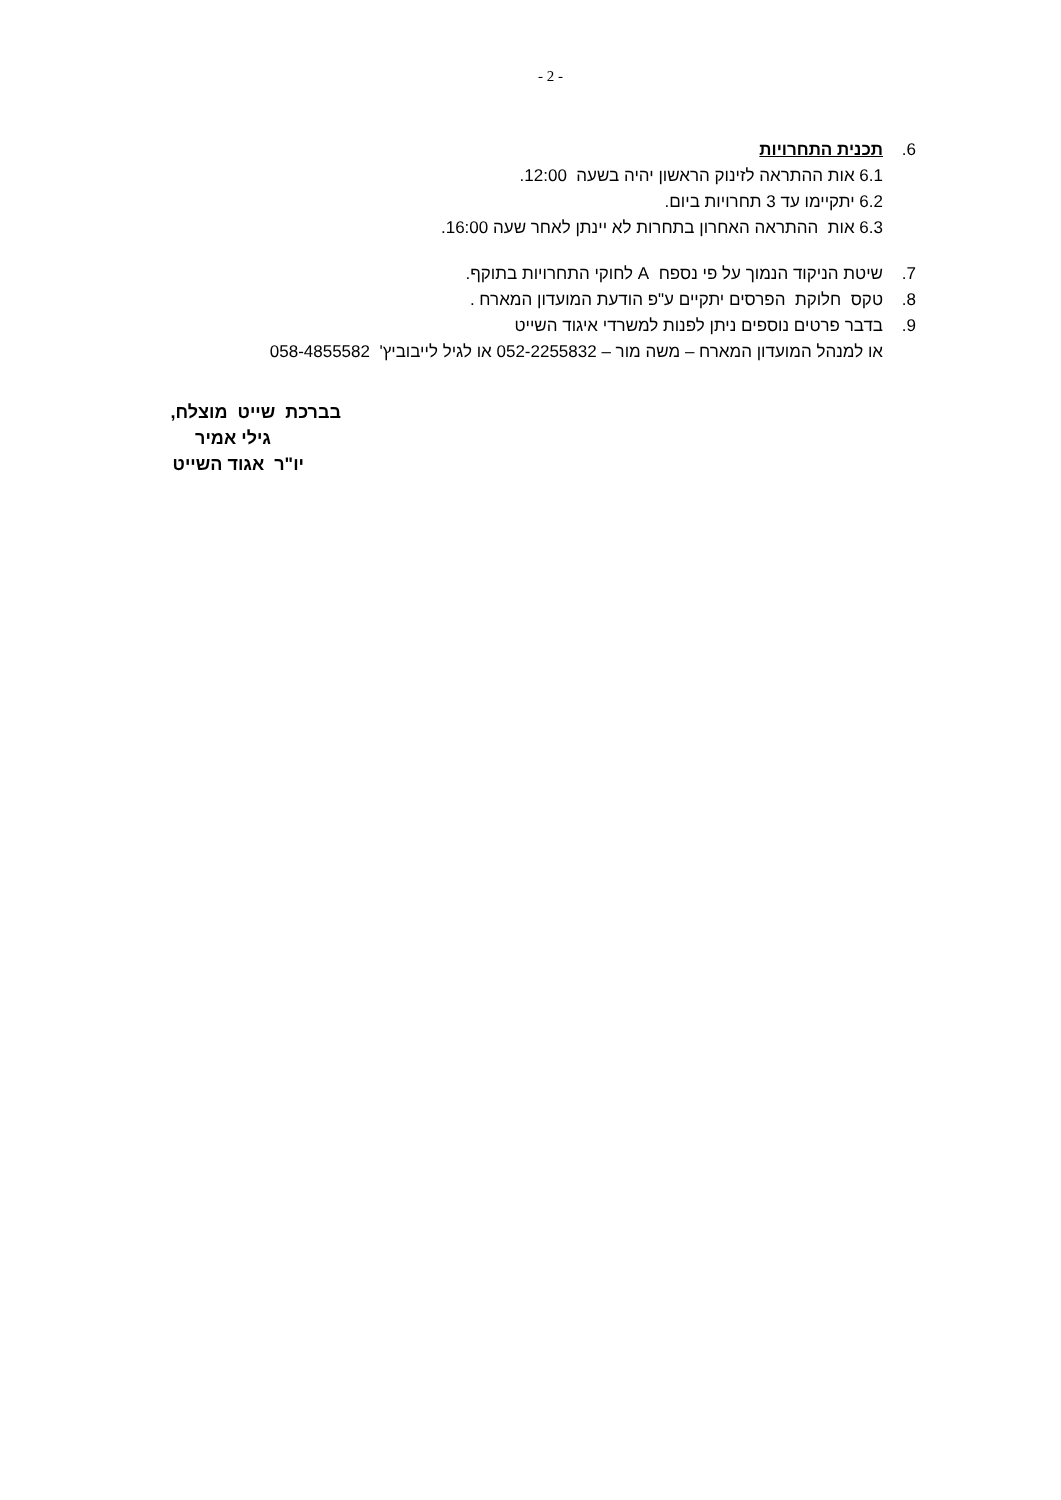- 2 -
6. תכנית התחרויות
6.1 אות ההתראה לזינוק הראשון יהיה בשעה 12:00.
6.2 יתקיימו עד 3 תחרויות ביום.
6.3 אות ההתראה האחרון בתחרות לא יינתן לאחר שעה 16:00.
7. שיטת הניקוד הנמוך על פי נספח A לחוקי התחרויות בתוקף.
8. טקס חלוקת הפרסים יתקיים ע"פ הודעת המועדון המארח .
9. בדבר פרטים נוספים ניתן לפנות למשרדי איגוד השייט
או למנהל המועדון המארח – משה מור – 052-2255832 או לגיל לייבוביץ' 058-4855582
בברכת שייט מוצלח,
גילי אמיר
יו"ר אגוד השייט